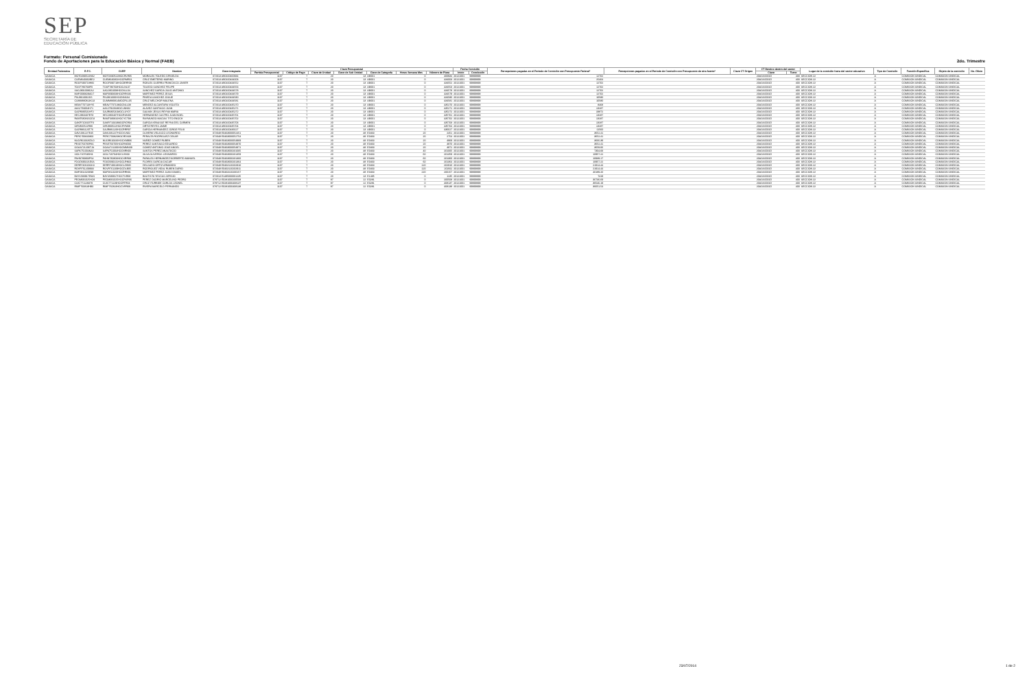SEP
SECRETARÍA DE
EDUCACIÓN PÚBLICA
Formato: Personal Comisionado
Fondo de Aportaciones para la Educación Básica y Normal (FAEB)
2do. Trimestre
| Entidad Federativa | R.F.C. | CURP | Nombre | Clave integrada | Clave Presupuestal | | | | | | | Fecha Comisión | | Percepciones pagadas en el Periodo de Comisión con Presupuesto Federal* | Percepciones pagadas en el Periodo de Comisión con Presupuesto de otra fuente* | Clave CT Origen | CT Destino dentro del sector | | Lugar de la comisión fuera del sector educativo | Tipo de Comisión | Función Específica | Objeto de la comisión | No. Oficio |
| --- | --- | --- | --- | --- | --- | --- | --- | --- | --- | --- | --- | --- | --- | --- | --- | --- | --- | --- | --- | --- | --- | --- | --- |
| | | | | | Partida Presupuestal | Código de Pago | Clave de Unidad | Clave de Sub Unidad | Clave de Categoría | Horas Semana Mes | Número de Plaza | Inicio | Conclusión | | | | Clave | Turno | | | | | |
| OAXACA | MOTG690522N62 | MOTG690522MOCRLR05 | MORALES TOLEDO GRISELDA | 072013 AB0100400934 | 1107 | 7 | 20 | 13 | AB001 | 0 | 400934 | 20121001 | 99999999 | 12702 | | | 20AGS0001D | 400 | SECCION 22 | A | COMISION SINDICAL | COMISION SINDICAL | |
| OAXACA | CUEM640302BE2 | CUEM640302HOCRMR01 | CRUZ EMETERIO MARINO | 072013 AB0100434003 | 1107 | 7 | 20 | 13 | AB001 | 0 | 434003 | 20121001 | 99999999 | 25404 | | | 20AGS0001D | 400 | SECCION 22 | A | COMISION SINDICAL | COMISION SINDICAL | |
| OAXACA | ROGF690718H82 | ROGF690718HOCBRR08 | ROBLES GUERRA FRANCISCO JAVIER | 072013 AB0100434552 | 1107 | 7 | 20 | 13 | AB001 | 0 | 434552 | 20121001 | 99999999 | 12702 | | | 20AGS0001D | 400 | SECCION 22 | A | COMISION SINDICAL | COMISION SINDICAL | |
| OAXACA | TOSF780703IF0 | TOSF780703HOCLNL07 | TOLEDO SANCHEZ FELIPE | 072013 AB0100434553 | 1107 | 7 | 20 | 13 | AB001 | 0 | 434553 | 20121001 | 99999999 | 12702 | | | 20AGS0001D | 400 | SECCION 22 | A | COMISION SINDICAL | COMISION SINDICAL | |
| OAXACA | SAGJ801008CA2 | SAGJ801008HOCNLL04 | SANCHEZ GARCIA JULIO ANTONIO | 072013 AB0100434578 | 1107 | 7 | 20 | 13 | AB001 | 0 | 434578 | 20121001 | 99999999 | 12702 | | | 20AGS0001D | 400 | SECCION 22 | A | COMISION SINDICAL | COMISION SINDICAL | |
| OAXACA | MAPJ690829AG7 | MAPJ690829HOCRRS06 | MARTINEZ PEREZ JESUS | 072013 AB0100434579 | 1107 | 7 | 20 | 13 | AB001 | 0 | 434579 | 20121001 | 99999999 | 12702 | | | 20AGS0001D | 400 | SECCION 22 | A | COMISION SINDICAL | COMISION SINDICAL | |
| OAXACA | PISJ861006JG5 | PISJ861006HOCNNS04 | PINEDA SANCHEZ JOSUE | 072013 AB0100434580 | 1107 | 7 | 20 | 13 | AB001 | 0 | 434580 | 20121001 | 99999999 | 10580 | | | 20AGS0001D | 400 | SECCION 22 | A | COMISION SINDICAL | COMISION SINDICAL | |
| OAXACA | CUMM880814K13 | CUMM880814MOCRLL05 | CRUZ MELCHOR MALENA | 072013 AB0100434581 | 1107 | 7 | 20 | 13 | AB001 | 0 | 434581 | 20121001 | 99999999 | 10580 | | | 20AGS0001D | 400 | SECCION 22 | A | COMISION SINDICAL | COMISION SINDICAL | |
| OAXACA | MEAV770713HY5 | MEAV770713MOCNLL08 | MENDEZ ALCANTARA VIOLETA | 072013 AB0100435270 | 1107 | 7 | 20 | 13 | AB001 | 0 | 435270 | 20121001 | 99999999 | 8468 | | | 20AGS0001D | 400 | SECCION 22 | A | COMISION SINDICAL | COMISION SINDICAL | |
| OAXACA | AASJ791004H71 | AASJ791004HOCLNN02 | ALAVEZ SANTIAGO JUAN | 072013 AB0100435271 | 1107 | 7 | 20 | 13 | AB001 | 0 | 435271 | 20121001 | 99999999 | 23287 | | | 20AGS0001D | 400 | SECCION 22 | A | COMISION SINDICAL | COMISION SINDICAL | |
| OAXACA | GAJR680531HF2 | GAJR680531MOCLSY07 | GALVAN JESUS REYNA MARIA | 072013 AB0100435272 | 1107 | 7 | 20 | 13 | AB001 | 0 | 435272 | 20121001 | 99999999 | 33872 | | | 20AGS0001D | 400 | SECCION 22 | A | COMISION SINDICAL | COMISION SINDICAL | |
| OAXACA | HECJ860407BT3 | HECJ860407HOCRSN00 | HERNANDEZ CASTRO JUAN NOEL | 072013 AB0100435701 | 1107 | 7 | 20 | 13 | AB001 | 0 | 435701 | 20121001 | 99999999 | 23287 | | | 20AGS0001D | 400 | SECCION 22 | A | COMISION SINDICAL | COMISION SINDICAL | |
| OAXACA | RAMT680816GD3 | RAMT680816HOCYCT08 | RAYMUNDO MACIAS TITO ENOCH | 072013 AB0100435702 | 1107 | 7 | 20 | 13 | AB001 | 0 | 435702 | 20121001 | 99999999 | 23287 | | | 20AGS0001D | 400 | SECCION 22 | A | COMISION SINDICAL | COMISION SINDICAL | |
| OAXACA | GAKR710319TF3 | GAKR710319MOCRCR04 | GARCIA KRAUSSE REYNA DEL CARMEN | 072013 AB0100435703 | 1107 | 7 | 20 | 13 | AB001 | 0 | 435703 | 20121001 | 99999999 | 23287 | | | 20AGS0001D | 400 | SECCION 22 | A | COMISION SINDICAL | COMISION SINDICAL | |
| OAXACA | OIRJ800522R86 | OIRJ800522HOCRYM08 | ORTIZ REYES JAIME | 072013 AB0100435704 | 1107 | 7 | 20 | 13 | AB001 | 0 | 435704 | 20121001 | 99999999 | 23287 | | | 20AGS0001D | 400 | SECCION 22 | A | COMISION SINDICAL | COMISION SINDICAL | |
| OAXACA | GAJR881120T76 | GAJR881120HOCRRR07 | GARCIA HERNANDEZ JORGE FELIX | 072013 AB0100436627 | 1107 | 7 | 20 | 13 | AB001 | 0 | 436627 | 20121001 | 99999999 | 11560 | | | 20AGS0001D | 400 | SECCION 22 | A | COMISION SINDICAL | COMISION SINDICAL | |
| OAXACA | OAVL681227E45 | OAVL681227HOCVLN02 | OLIVERA VELASCO LEONARDO | 072048 E0463000052451 | 1107 | 7 | 20 | 48 | E0463 | 20 | 2451 | 20121001 | 99999999 | 3652.41 | | | 20AGS0001D | 400 | SECCION 22 | A | COMISION SINDICAL | COMISION SINDICAL | |
| OAXACA | PERC700820860 | PERC700820HOCRDS08 | PERALTA RODRIGUEZ CESAR | 072048 E0463000052754 | 1107 | 7 | 20 | 48 | E0463 | 20 | 2754 | 20121001 | 99999999 | 3652.41 | | | 20AGS0001D | 400 | SECCION 22 | A | COMISION SINDICAL | COMISION SINDICAL | |
| OAXACA | NUGR610326DL0 | NUGR610326HOCXMB06 | NUÑEZ GOMEZ RUBEN | 072048 E0463000054969 | 1107 | 7 | 20 | 48 | E0463 | 20 | 4969 | 20121001 | 99999999 | 3666.39 | | | 20AGS0001D | 400 | SECCION 22 | A | COMISION SINDICAL | COMISION SINDICAL | |
| OAXACA | PESE750705PA6 | PESE750705HOCRND00 | PEREZ SANTIAGO EDUARDO | 072048 E0463000054970 | 1107 | 7 | 20 | 48 | E0463 | 20 | 4970 | 20121001 | 99999999 | 3652.41 | | | 20AGS0001D | 400 | SECCION 22 | A | COMISION SINDICAL | COMISION SINDICAL | |
| OAXACA | GOAA721206TJA | GOAA721206HOCMMN09 | GOMEZ ANTONIO JOSE ANGEL | 072048 E0463000054971 | 1107 | 7 | 20 | 48 | E0463 | 20 | 4971 | 20121001 | 99999999 | 3659.06 | | | 20AGS0001D | 400 | SECCION 22 | A | COMISION SINDICAL | COMISION SINDICAL | |
| OAXACA | SAPA751004KA3 | SAPA751004HOCNRN00 | SANTOS PEREZ ANASTACIO | 072048 E0463000201005 | 1107 | 7 | 20 | 48 | E0463 | 40 | 201005 | 20121001 | 99999999 | 7304.83 | | | 20AGS0001D | 400 | SECCION 22 | A | COMISION SINDICAL | COMISION SINDICAL | |
| OAXACA | SIOL720704BH4 | SIOL720704HOCLVN03 | SILVA OLIVEROS LEONARDO | 072048 E0463000201359 | 1107 | 7 | 20 | 48 | E0463 | 60 | 201359 | 20121001 | 99999999 | 10957.22 | | | 20AGS0001D | 400 | SECCION 22 | A | COMISION SINDICAL | COMISION SINDICAL | |
| OAXACA | PAHN780803P64 | PAHN780803HOCXRR08 | PARALES HERNANDEZ NORBERTO MANUEL | 072048 E0463000201360 | 1107 | 7 | 20 | 48 | E0463 | 60 | 201360 | 20121001 | 99999999 | 10939.17 | | | 20AGS0001D | 400 | SECCION 22 | A | COMISION SINDICAL | COMISION SINDICAL | |
| OAXACA | FOGD690221E6A | FOGD690221HOCLRN04 | FLORES GARCIA OSCAR | 072048 E0463000201364 | 1107 | 7 | 20 | 48 | E0463 | 60 | 201364 | 20121001 | 99999999 | 10957.22 | | | 20AGS0001D | 400 | SECCION 22 | A | COMISION SINDICAL | COMISION SINDICAL | |
| OAXACA | DERR740619GK3 | DERR740619HOCLDB05 | DELGADO ORTIZ ARMANDO | 072048 E0463120202910 | 1107 | 7 | 20 | 48 | E0463 | 120 | 202910 | 20121001 | 99999999 | 21914.44 | | | 20AGS0001D | 400 | SECCION 22 | A | COMISION SINDICAL | COMISION SINDICAL | |
| OAXACA | ROVR761209933 | ROVR761209HOCDLB05 | RODRIGUEZ VIDAL RUBEN DARIO | 072048 E0463120202911 | 1107 | 7 | 20 | 48 | E0463 | 120 | 202911 | 20121001 | 99999999 | 21914.44 | | | 20AGS0001D | 400 | SECCION 22 | A | COMISION SINDICAL | COMISION SINDICAL | |
| OAXACA | MAPJ8110206N9 | MAPJ811020HOCRRN01 | MARTINEZ PEREZ JUAN ISMAEL | 072048 E0463220200157 | 1107 | 7 | 20 | 48 | E0463 | 220 | 200157 | 20121001 | 99999999 | 40189.20 | | | 20AGS0001D | 400 | SECCION 22 | A | COMISION SINDICAL | COMISION SINDICAL | |
| OAXACA | BAYS580917DW4 | BAYS580917HOCTSR08 | BAUTISTA YESCAS SERGIO | 072013 E1485000001235 | 1107 | 7 | 20 | 13 | E1485 | 0 | 1235 | 20121001 | 99999999 | 7419 | | | 20AGS0001D | 400 | SECCION 22 | A | COMISION SINDICAL | COMISION SINDICAL | |
| OAXACA | PEOM691025HG9 | PEOM691025HOCRSR06 | PEREZ OSORIO MARCELINO PEDRO | 078712 E0281000200508 | 1107 | 7 | 87 | 12 | E0281 | 0 | 200508 | 20121001 | 99999999 | 36736.69 | | | 20AGS0001D | 400 | SECCION 22 | A | COMISION SINDICAL | COMISION SINDICAL | |
| OAXACA | CUIC771129379 | CUIC771129HOCRTR04 | CRUZ ITURBIDE CARLOS LEONEL | 078712 E0281000408137 | 1107 | 7 | 87 | 12 | E0281 | 0 | 408137 | 20121001 | 99999999 | 36546.19 | | | 20AGS0001D | 400 | SECCION 22 | A | COMISION SINDICAL | COMISION SINDICAL | |
| OAXACA | RIMF760818HB0 | RIMF760818HOCVRR09 | RIVERA MARCELO FERNANDO | 078712 E0281000408138 | 1107 | 7 | 87 | 12 | E0281 | 0 | 408138 | 20121001 | 99999999 | 36651.54 | | | 20AGS0001D | 400 | SECCION 22 | A | COMISION SINDICAL | COMISION SINDICAL | |
23/07/2014 1 de 2